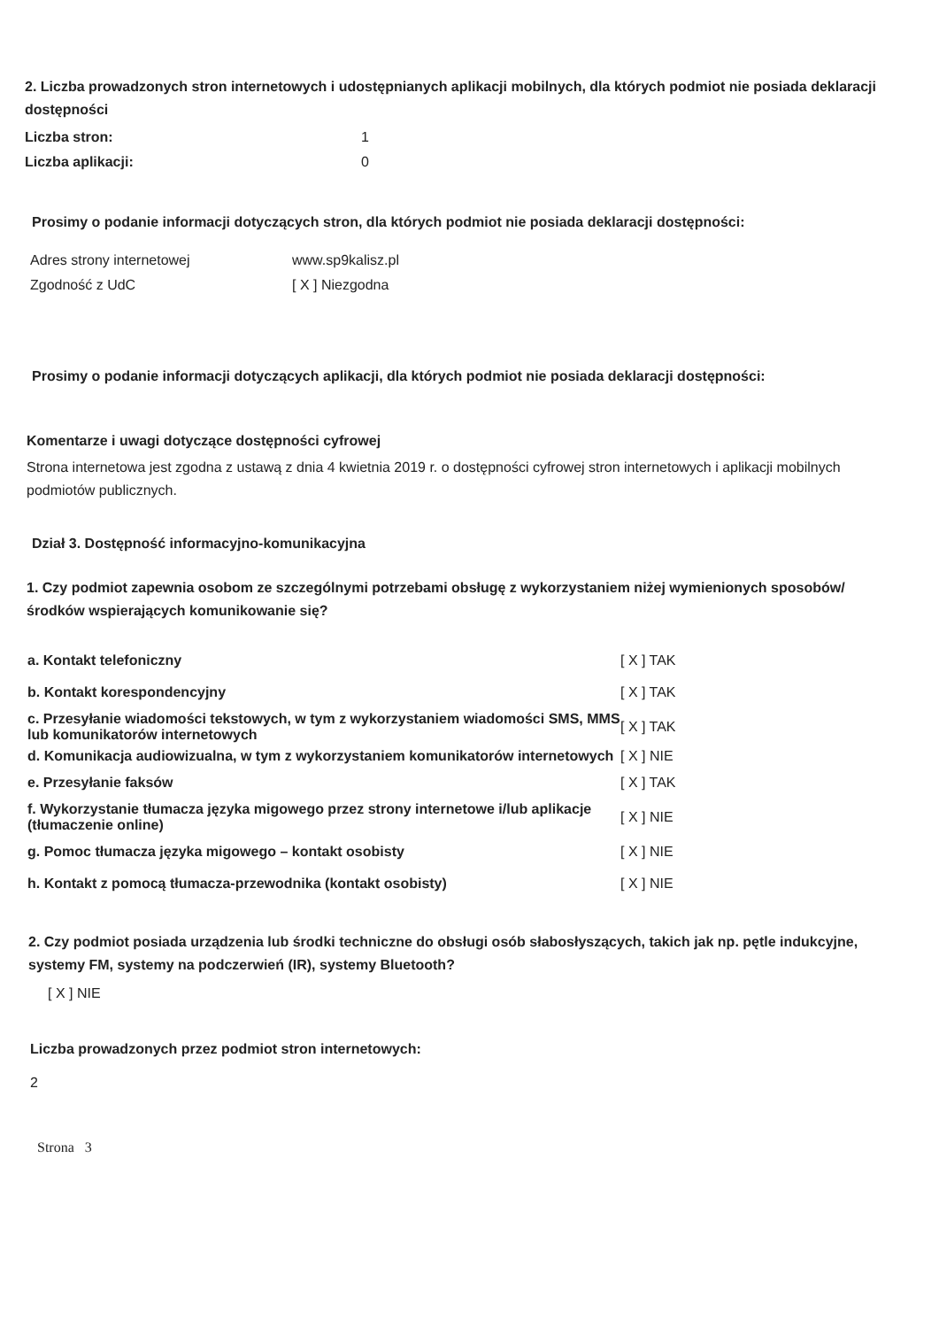2. Liczba prowadzonych stron internetowych i udostępnianych aplikacji mobilnych, dla których podmiot nie posiada deklaracji dostępności
| Liczba stron: | 1 |
| Liczba aplikacji: | 0 |
Prosimy o podanie informacji dotyczących stron, dla których podmiot nie posiada deklaracji dostępności:
| Adres strony internetowej | www.sp9kalisz.pl |
| Zgodność z UdC | [ X ] Niezgodna |
Prosimy o podanie informacji dotyczących aplikacji, dla których podmiot nie posiada deklaracji dostępności:
Komentarze i uwagi dotyczące dostępności cyfrowej
Strona internetowa jest zgodna z ustawą z dnia 4 kwietnia 2019 r. o dostępności cyfrowej stron internetowych i aplikacji mobilnych podmiotów publicznych.
Dział 3. Dostępność informacyjno-komunikacyjna
1. Czy podmiot zapewnia osobom ze szczególnymi potrzebami obsługę z wykorzystaniem niżej wymienionych sposobów/środków wspierających komunikowanie się?
| a. Kontakt telefoniczny | [ X ] TAK |
| b. Kontakt korespondencyjny | [ X ] TAK |
| c. Przesyłanie wiadomości tekstowych, w tym z wykorzystaniem wiadomości SMS, MMS lub komunikatorów internetowych | [ X ] TAK |
| d. Komunikacja audiowizualna, w tym z wykorzystaniem komunikatorów internetowych | [ X ] NIE |
| e. Przesyłanie faksów | [ X ] TAK |
| f. Wykorzystanie tłumacza języka migowego przez strony internetowe i/lub aplikacje (tłumaczenie online) | [ X ] NIE |
| g. Pomoc tłumacza języka migowego – kontakt osobisty | [ X ] NIE |
| h. Kontakt z pomocą tłumacza-przewodnika (kontakt osobisty) | [ X ] NIE |
2. Czy podmiot posiada urządzenia lub środki techniczne do obsługi osób słabosłyszących, takich jak np. pętle indukcyjne, systemy FM, systemy na podczerwień (IR), systemy Bluetooth?
[ X ] NIE
Liczba prowadzonych przez podmiot stron internetowych:
2
Strona 3